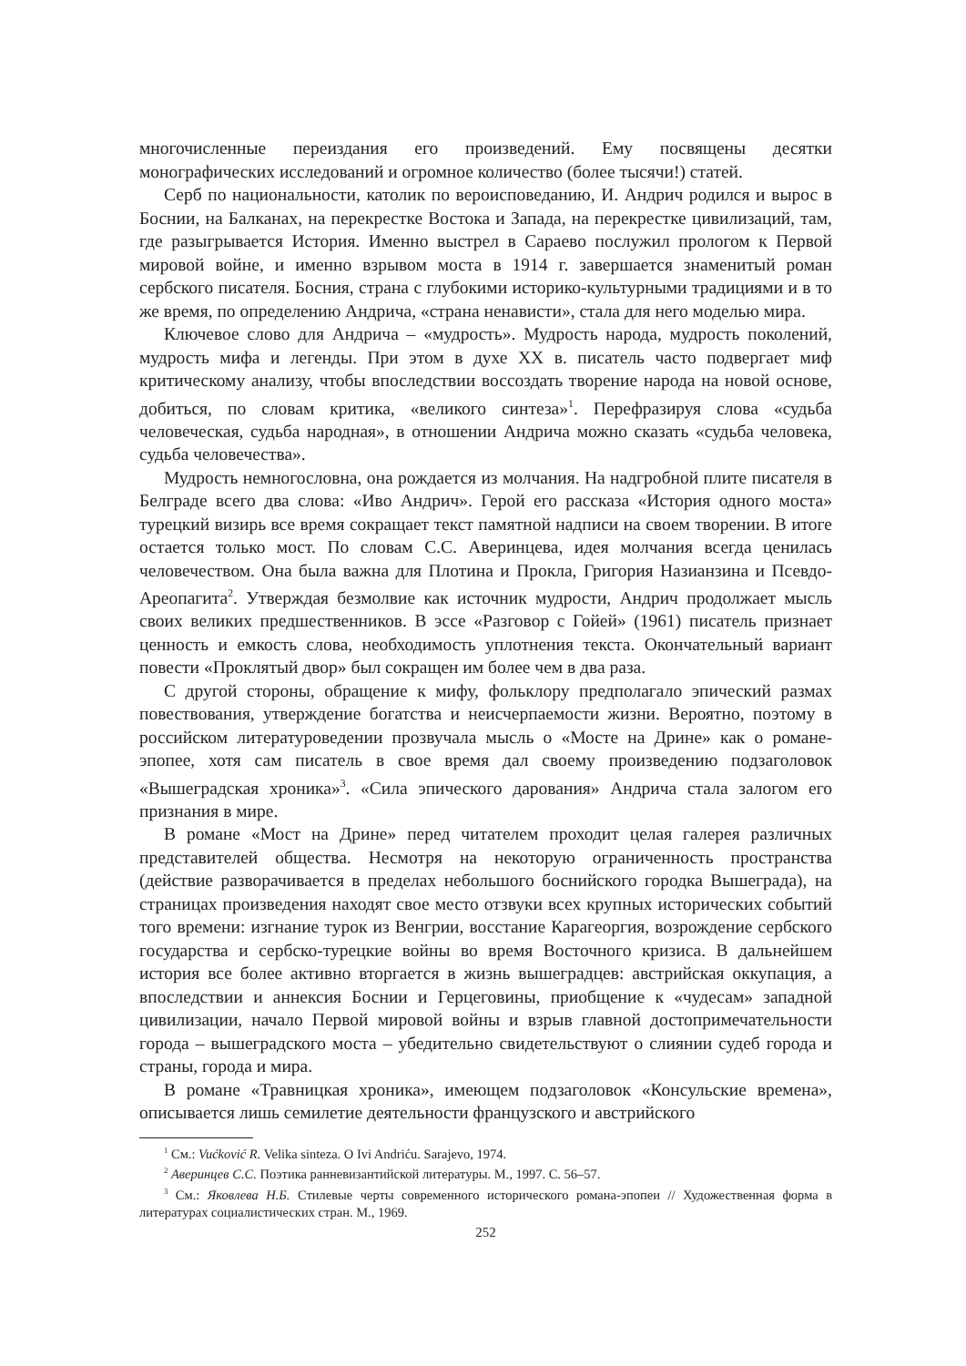многочисленные переиздания его произведений. Ему посвящены десятки монографических исследований и огромное количество (более тысячи!) статей.
Серб по национальности, католик по вероисповеданию, И. Андрич родился и вырос в Боснии, на Балканах, на перекрестке Востока и Запада, на перекрестке цивилизаций, там, где разыгрывается История. Именно выстрел в Сараево послужил прологом к Первой мировой войне, и именно взрывом моста в 1914 г. завершается знаменитый роман сербского писателя. Босния, страна с глубокими историко-культурными традициями и в то же время, по определению Андрича, «страна ненависти», стала для него моделью мира.
Ключевое слово для Андрича – «мудрость». Мудрость народа, мудрость поколений, мудрость мифа и легенды. При этом в духе XX в. писатель часто подвергает миф критическому анализу, чтобы впоследствии воссоздать творение народа на новой основе, добиться, по словам критика, «великого синтеза»<sup>1</sup>. Перефразируя слова «судьба человеческая, судьба народная», в отношении Андрича можно сказать «судьба человека, судьба человечества».
Мудрость немногословна, она рождается из молчания. На надгробной плите писателя в Белграде всего два слова: «Иво Андрич». Герой его рассказа «История одного моста» турецкий визирь все время сокращает текст памятной надписи на своем творении. В итоге остается только мост. По словам С.С. Аверинцева, идея молчания всегда ценилась человечеством. Она была важна для Плотина и Прокла, Григория Назианзина и Псевдо-Ареопагита<sup>2</sup>. Утверждая безмолвие как источник мудрости, Андрич продолжает мысль своих великих предшественников. В эссе «Разговор с Гойей» (1961) писатель признает ценность и емкость слова, необходимость уплотнения текста. Окончательный вариант повести «Проклятый двор» был сокращен им более чем в два раза.
С другой стороны, обращение к мифу, фольклору предполагало эпический размах повествования, утверждение богатства и неисчерпаемости жизни. Вероятно, поэтому в российском литературоведении прозвучала мысль о «Мосте на Дрине» как о романе-эпопее, хотя сам писатель в свое время дал своему произведению подзаголовок «Вышеградская хроника»<sup>3</sup>. «Сила эпического дарования» Андрича стала залогом его признания в мире.
В романе «Мост на Дрине» перед читателем проходит целая галерея различных представителей общества. Несмотря на некоторую ограниченность пространства (действие разворачивается в пределах небольшого боснийского городка Вышеграда), на страницах произведения находят свое место отзвуки всех крупных исторических событий того времени: изгнание турок из Венгрии, восстание Карагеоргия, возрождение сербского государства и сербско-турецкие войны во время Восточного кризиса. В дальнейшем история все более активно вторгается в жизнь вышеградцев: австрийская оккупация, а впоследствии и аннексия Боснии и Герцеговины, приобщение к «чудесам» западной цивилизации, начало Первой мировой войны и взрыв главной достопримечательности города – вышеградского моста – убедительно свидетельствуют о слиянии судеб города и страны, города и мира.
В романе «Травницкая хроника», имеющем подзаголовок «Консульские времена», описывается лишь семилетие деятельности французского и австрийского
<sup>1</sup> См.: Vućković R. Velika sinteza. O Ivi Andriću. Sarajevo, 1974.
<sup>2</sup> Аверинцев С.С. Поэтика ранневизантийской литературы. М., 1997. С. 56–57.
<sup>3</sup> См.: Яковлева Н.Б. Стилевые черты современного исторического романа-эпопеи // Художественная форма в литературах социалистических стран. М., 1969.
252